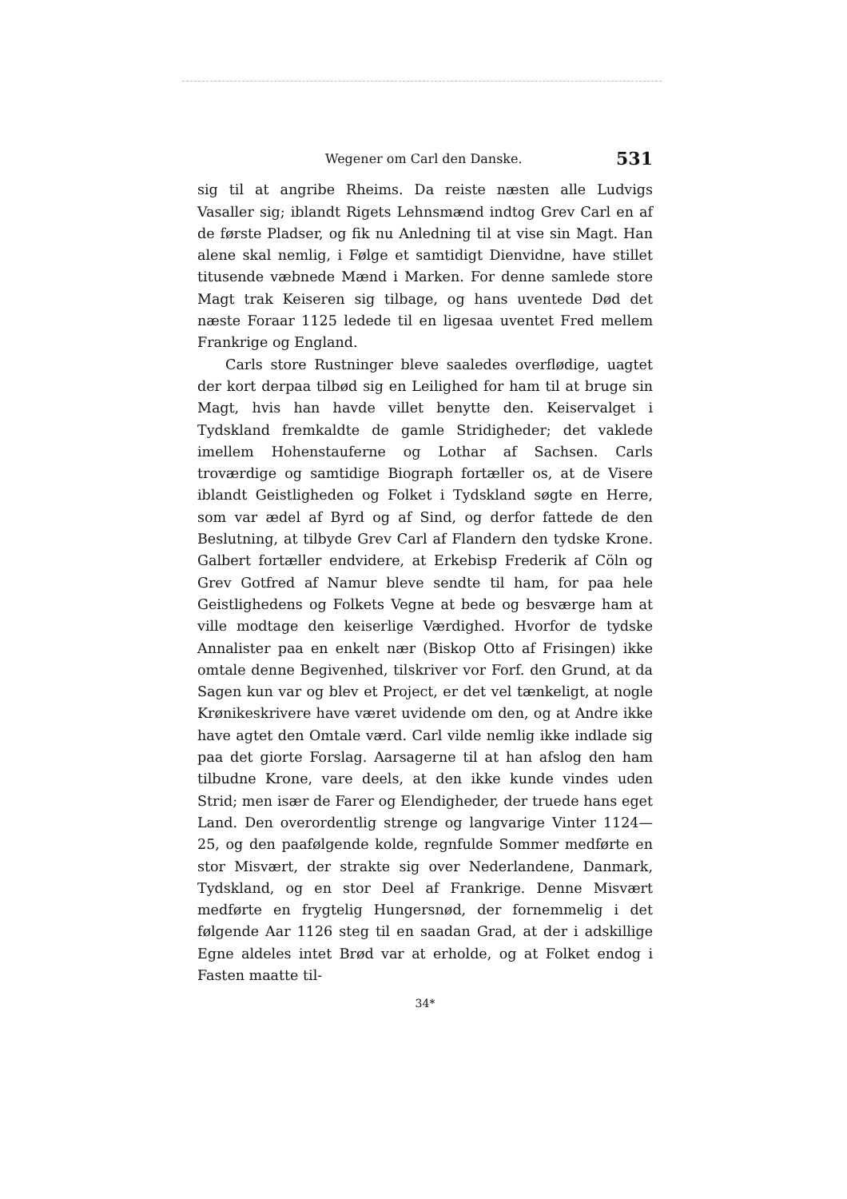Wegener om Carl den Danske. 531
sig til at angribe Rheims. Da reiste næsten alle Ludvigs Vasaller sig; iblandt Rigets Lehnsmænd indtog Grev Carl en af de første Pladser, og fik nu Anledning til at vise sin Magt. Han alene skal nemlig, i Følge et samtidigt Dienvidne, have stillet titusende væbnede Mænd i Marken. For denne samlede store Magt trak Keiseren sig tilbage, og hans uventede Død det næste Foraar 1125 ledede til en ligesaa uventet Fred mellem Frankrige og England.
Carls store Rustninger bleve saaledes overflødige, uagtet der kort derpaa tilbød sig en Leilighed for ham til at bruge sin Magt, hvis han havde villet benytte den. Keiservalget i Tydskland fremkaldte de gamle Stridigheder; det vaklede imellem Hohenstauferne og Lothar af Sachsen. Carls troværdige og samtidige Biograph fortæller os, at de Visere iblandt Geistligheden og Folket i Tydskland søgte en Herre, som var ædel af Byrd og af Sind, og derfor fattede de den Beslutning, at tilbyde Grev Carl af Flandern den tydske Krone. Galbert fortæller endvidere, at Erkebisp Frederik af Cöln og Grev Gotfred af Namur bleve sendte til ham, for paa hele Geistlighedens og Folkets Vegne at bede og besværge ham at ville modtage den keiserlige Værdighed. Hvorfor de tydske Annalister paa en enkelt nær (Biskop Otto af Frisingen) ikke omtale denne Begivenhed, tilskriver vor Forf. den Grund, at da Sagen kun var og blev et Project, er det vel tænkeligt, at nogle Krønikeskrivere have været uvidende om den, og at Andre ikke have agtet den Omtale værd. Carl vilde nemlig ikke indlade sig paa det giorte Forslag. Aarsagerne til at han afslog den ham tilbudne Krone, vare deels, at den ikke kunde vindes uden Strid; men især de Farer og Elendigheder, der truede hans eget Land. Den overordentlig strenge og langvarige Vinter 1124—25, og den paafølgende kolde, regnfulde Sommer medførte en stor Misvært, der strakte sig over Nederlandene, Danmark, Tydskland, og en stor Deel af Frankrige. Denne Misvært medførte en frygtelig Hungersnød, der fornemmelig i det følgende Aar 1126 steg til en saadan Grad, at der i adskillige Egne aldeles intet Brød var at erholde, og at Folket endog i Fasten maatte til-
34*